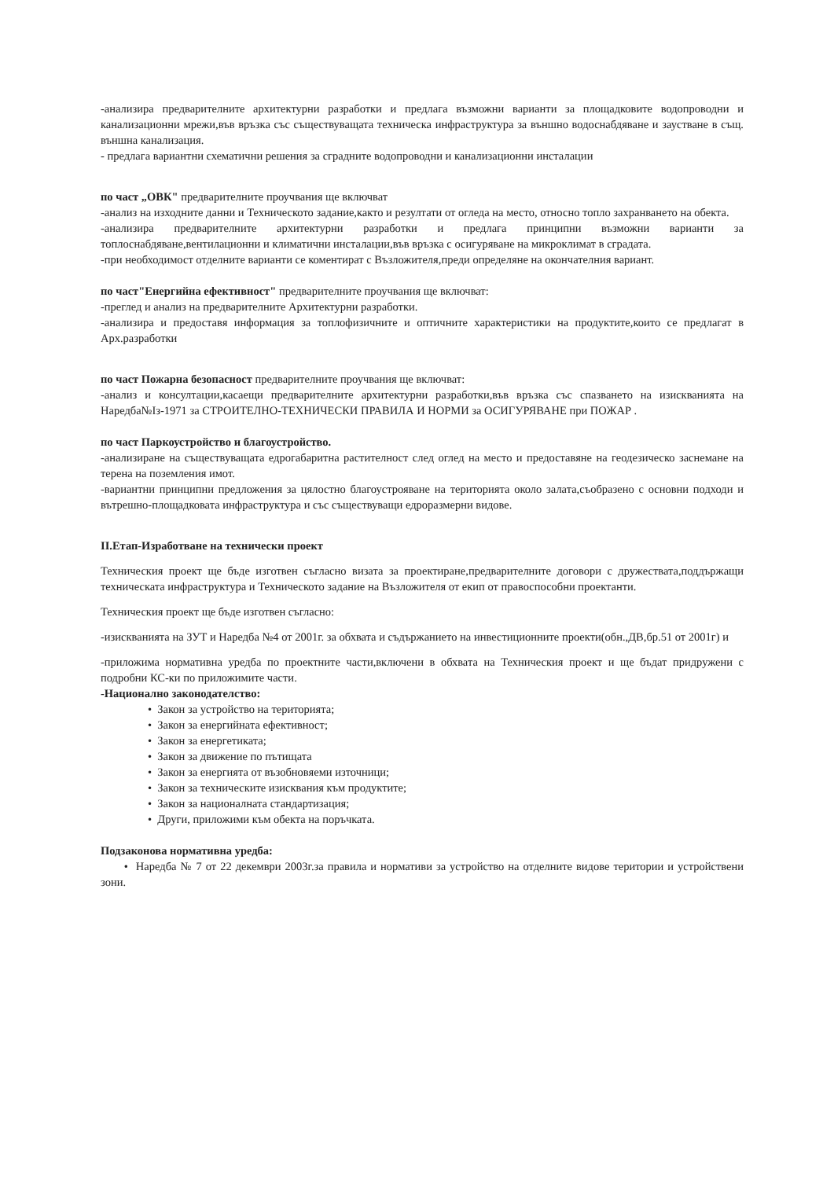-анализира предварителните архитектурни разработки и предлага възможни варианти за площадковите водопроводни и канализационни мрежи,във връзка със съществуващата техническа инфраструктура за външно водоснабдяване и заустване в същ. външна канализация.
- предлага вариантни схематични решения за сградните водопроводни и канализационни инсталации
по част „ОВК" предварителните проучвания ще включват
-анализ на изходните данни и Техническото задание,както и резултати от огледа на место, относно топло захранването на обекта.
-анализира предварителните архитектурни разработки и предлага принципни възможни варианти за топлоснабдяване,вентилационни и климатични инсталации,във връзка с осигуряване на микроклимат в сградата.
-при необходимост отделните варианти се коментират с Възложителя,преди определяне на окончателния вариант.
по част"Енергийна ефективност" предварителните проучвания ще включват:
-преглед и анализ на предварителните Архитектурни разработки.
-анализира и предоставя информация за топлофизичните и оптичните характеристики на продуктите,които се предлагат в Арх.разработки
по част Пожарна безопасност предварителните проучвания ще включват:
-анализ и консултации,касаещи предварителните архитектурни разработки,във връзка със спазването на изискванията на Наредба№Iз-1971 за СТРОИТЕЛНО-ТЕХНИЧЕСКИ ПРАВИЛА И НОРМИ за ОСИГУРЯВАНЕ при ПОЖАР .
по част Паркоустройство и благоустройство.
-анализиране на съществуващата едрогабаритна растителност след оглед на место и предоставяне на геодезическо заснемане на терена на поземления имот.
-вариантни принципни предложения за цялостно благоустрояване на територията около залата,съобразено с основни подходи и вътрешно-площадковата инфраструктура и със съществуващи едроразмерни видове.
II.Етап-Изработване на технически проект
Техническия проект ще бъде изготвен съгласно визата за проектиране,предварителните договори с дружествата,поддържащи техническата инфраструктура и Техническото задание на Възложителя от екип от правоспособни проектанти.
Техническия проект ще бъде изготвен съгласно:
-изискванията на ЗУТ и Наредба №4 от 2001г. за обхвата и съдържанието на инвестиционните проекти(обн.,ДВ,бр.51 от 2001г) и
-приложима нормативна уредба по проектните части,включени в обхвата на Техническия проект и ще бъдат придружени с подробни КС-ки по приложимите части.
-Национално законодателство:
• Закон за устройство на територията;
• Закон за енергийната ефективност;
• Закон за енергетиката;
• Закон за движение по пътищата
• Закон за енергията от възобновяеми източници;
• Закон за техническите изисквания към продуктите;
• Закон за националната стандартизация;
• Други, приложими към обекта на поръчката.
Подзаконова нормативна уредба:
• Наредба № 7 от 22 декември 2003г.за правила и нормативи за устройство на отделните видове територии и устройствени зони.